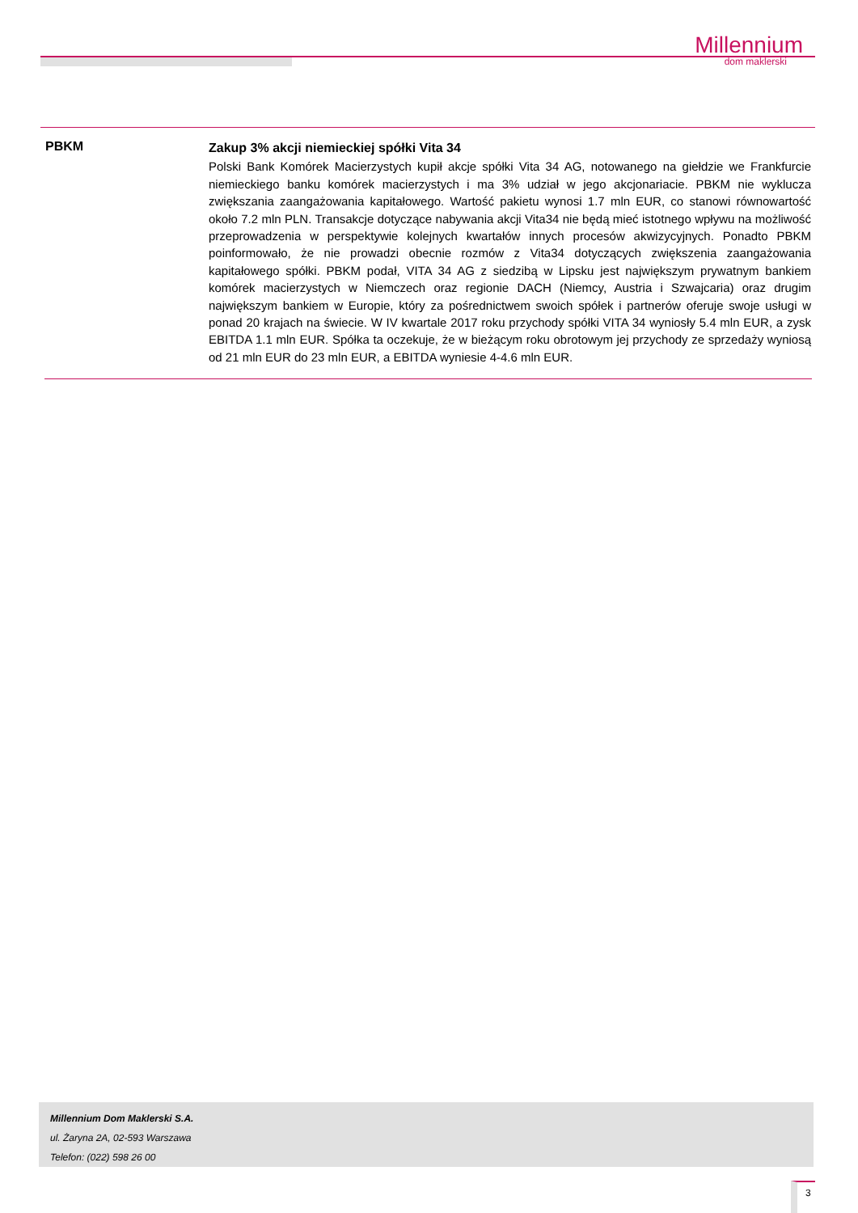Millennium
dom maklerski
PBKM
Zakup 3% akcji niemieckiej spółki Vita 34
Polski Bank Komórek Macierzystych kupił akcje spółki Vita 34 AG, notowanego na giełdzie we Frankfurcie niemieckiego banku komórek macierzystych i ma 3% udział w jego akcjonariacie. PBKM nie wyklucza zwiększania zaangażowania kapitałowego. Wartość pakietu wynosi 1.7 mln EUR, co stanowi równowartość około 7.2 mln PLN. Transakcje dotyczące nabywania akcji Vita34 nie będą mieć istotnego wpływu na możliwość przeprowadzenia w perspektywie kolejnych kwartałów innych procesów akwizycyjnych. Ponadto PBKM poinformowało, że nie prowadzi obecnie rozmów z Vita34 dotyczących zwiększenia zaangażowania kapitałowego spółki. PBKM podał, VITA 34 AG z siedzibą w Lipsku jest największym prywatnym bankiem komórek macierzystych w Niemczech oraz regionie DACH (Niemcy, Austria i Szwajcaria) oraz drugim największym bankiem w Europie, który za pośrednictwem swoich spółek i partnerów oferuje swoje usługi w ponad 20 krajach na świecie. W IV kwartale 2017 roku przychody spółki VITA 34 wyniosły 5.4 mln EUR, a zysk EBITDA 1.1 mln EUR. Spółka ta oczekuje, że w bieżącym roku obrotowym jej przychody ze sprzedaży wyniosą od 21 mln EUR do 23 mln EUR, a EBITDA wyniesie 4-4.6 mln EUR.
Millennium Dom Maklerski S.A.
ul. Żaryna 2A, 02-593 Warszawa
Telefon: (022) 598 26 00
3